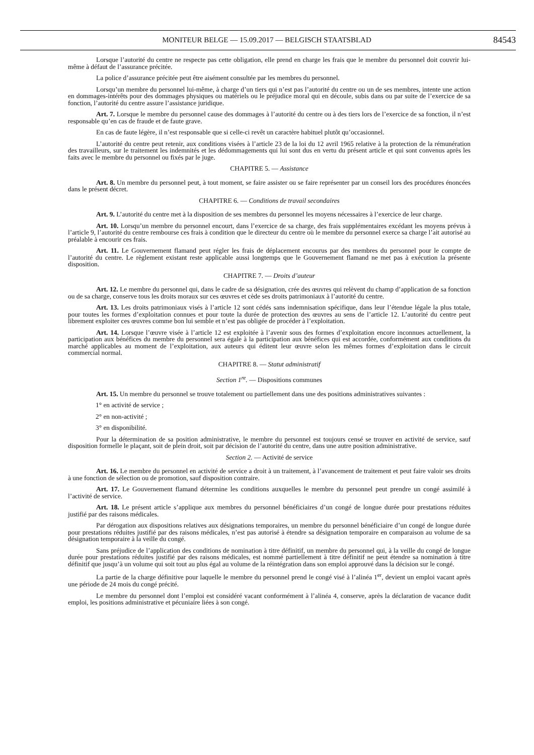MONITEUR BELGE — 15.09.2017 — BELGISCH STAATSBLAD 84543
Lorsque l’autorité du centre ne respecte pas cette obligation, elle prend en charge les frais que le membre du personnel doit couvrir lui-même à défaut de l’assurance précitée.
La police d’assurance précitée peut être aisément consultée par les membres du personnel.
Lorsqu’un membre du personnel lui-même, à charge d’un tiers qui n’est pas l’autorité du centre ou un de ses membres, intente une action en dommages-intérêts pour des dommages physiques ou matériels ou le préjudice moral qui en découle, subis dans ou par suite de l’exercice de sa fonction, l’autorité du centre assure l’assistance juridique.
Art. 7. Lorsque le membre du personnel cause des dommages à l’autorité du centre ou à des tiers lors de l’exercice de sa fonction, il n’est responsable qu’en cas de fraude et de faute grave.
En cas de faute légère, il n’est responsable que si celle-ci revêt un caractère habituel plutôt qu’occasionnel.
L’autorité du centre peut retenir, aux conditions visées à l’article 23 de la loi du 12 avril 1965 relative à la protection de la rémunération des travailleurs, sur le traitement les indemnités et les dédommagements qui lui sont dus en vertu du présent article et qui sont convenus après les faits avec le membre du personnel ou fixés par le juge.
CHAPITRE 5. — Assistance
Art. 8. Un membre du personnel peut, à tout moment, se faire assister ou se faire représenter par un conseil lors des procédures énoncées dans le présent décret.
CHAPITRE 6. — Conditions de travail secondaires
Art. 9. L’autorité du centre met à la disposition de ses membres du personnel les moyens nécessaires à l’exercice de leur charge.
Art. 10. Lorsqu’un membre du personnel encourt, dans l’exercice de sa charge, des frais supplémentaires excédant les moyens prévus à l’article 9, l’autorité du centre rembourse ces frais à condition que le directeur du centre où le membre du personnel exerce sa charge l’ait autorisé au préalable à encourir ces frais.
Art. 11. Le Gouvernement flamand peut régler les frais de déplacement encourus par des membres du personnel pour le compte de l’autorité du centre. Le règlement existant reste applicable aussi longtemps que le Gouvernement flamand ne met pas à exécution la présente disposition.
CHAPITRE 7. — Droits d’auteur
Art. 12. Le membre du personnel qui, dans le cadre de sa désignation, crée des œuvres qui relèvent du champ d’application de sa fonction ou de sa charge, conserve tous les droits moraux sur ces œuvres et cède ses droits patrimoniaux à l’autorité du centre.
Art. 13. Les droits patrimoniaux visés à l’article 12 sont cédés sans indemnisation spécifique, dans leur l’étendue légale la plus totale, pour toutes les formes d’exploitation connues et pour toute la durée de protection des œuvres au sens de l’article 12. L’autorité du centre peut librement exploiter ces œuvres comme bon lui semble et n’est pas obligée de procéder à l’exploitation.
Art. 14. Lorsque l’œuvre visée à l’article 12 est exploitée à l’avenir sous des formes d’exploitation encore inconnues actuellement, la participation aux bénéfices du membre du personnel sera égale à la participation aux bénéfices qui est accordée, conformément aux conditions du marché applicables au moment de l’exploitation, aux auteurs qui éditent leur œuvre selon les mêmes formes d’exploitation dans le circuit commercial normal.
CHAPITRE 8. — Statut administratif
Section 1<sup>re</sup>. — Dispositions communes
Art. 15. Un membre du personnel se trouve totalement ou partiellement dans une des positions administratives suivantes :
1° en activité de service ;
2° en non-activité ;
3° en disponibilité.
Pour la détermination de sa position administrative, le membre du personnel est toujours censé se trouver en activité de service, sauf disposition formelle le plaçant, soit de plein droit, soit par décision de l’autorité du centre, dans une autre position administrative.
Section 2. — Activité de service
Art. 16. Le membre du personnel en activité de service a droit à un traitement, à l’avancement de traitement et peut faire valoir ses droits à une fonction de sélection ou de promotion, sauf disposition contraire.
Art. 17. Le Gouvernement flamand détermine les conditions auxquelles le membre du personnel peut prendre un congé assimilé à l’activité de service.
Art. 18. Le présent article s’applique aux membres du personnel bénéficiaires d’un congé de longue durée pour prestations réduites justifié par des raisons médicales.
Par dérogation aux dispositions relatives aux désignations temporaires, un membre du personnel bénéficiaire d’un congé de longue durée pour prestations réduites justifié par des raisons médicales, n’est pas autorisé à étendre sa désignation temporaire en comparaison au volume de sa désignation temporaire à la veille du congé.
Sans préjudice de l’application des conditions de nomination à titre définitif, un membre du personnel qui, à la veille du congé de longue durée pour prestations réduites justifié par des raisons médicales, est nommé partiellement à titre définitif ne peut étendre sa nomination à titre définitif que jusqu’à un volume qui soit tout au plus égal au volume de la réintégration dans son emploi approuvé dans la décision sur le congé.
La partie de la charge définitive pour laquelle le membre du personnel prend le congé visé à l’alinéa 1<sup>er</sup>, devient un emploi vacant après une période de 24 mois du congé précité.
Le membre du personnel dont l’emploi est considéré vacant conformément à l’alinéa 4, conserve, après la déclaration de vacance dudit emploi, les positions administrative et pécuniaire liées à son congé.